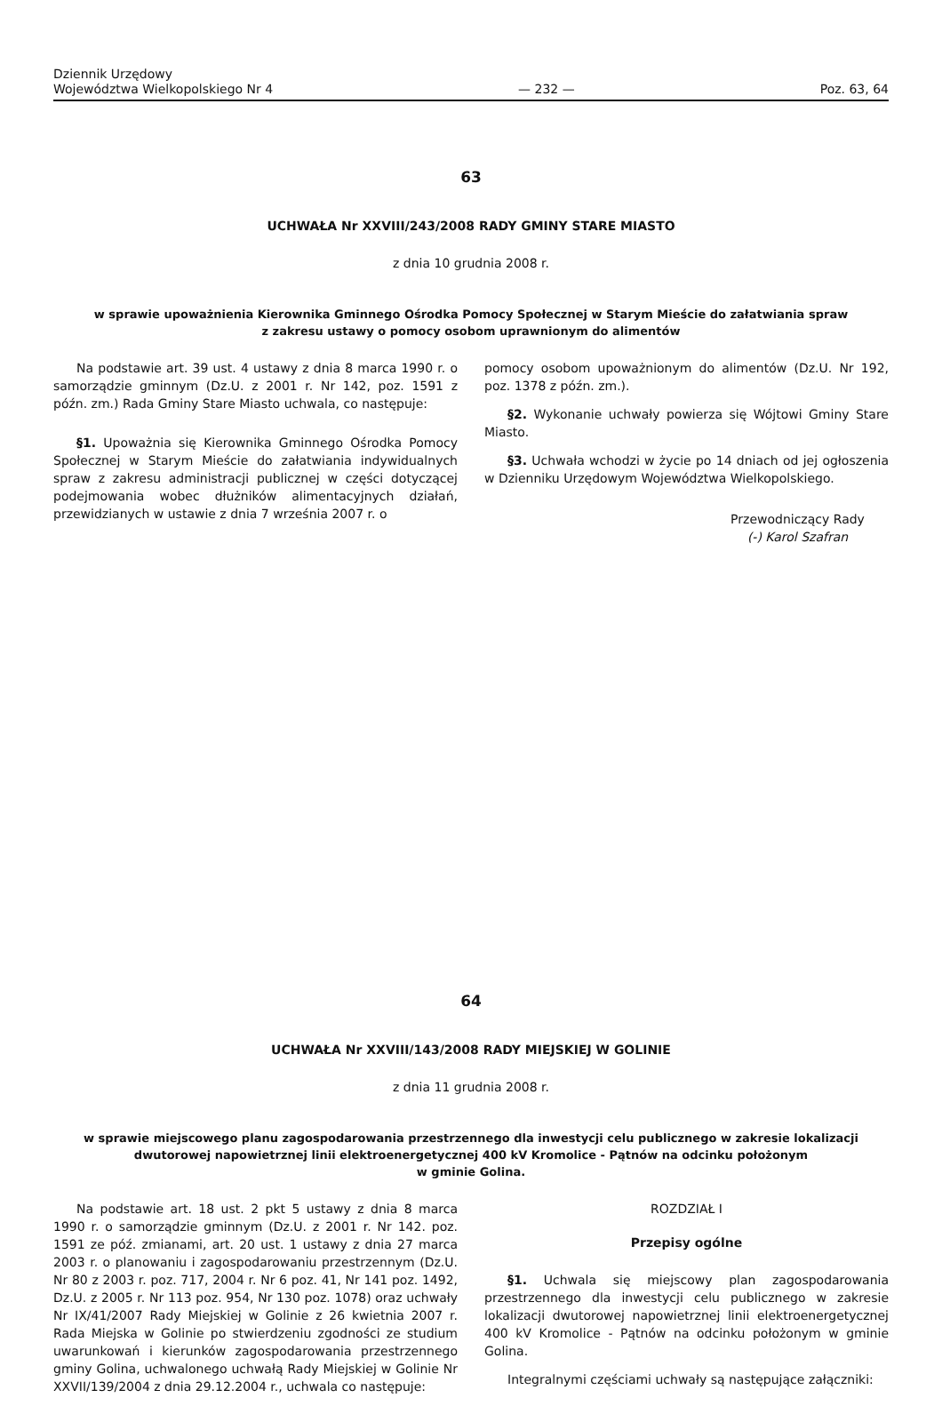Dziennik Urzędowy
Województwa Wielkopolskiego Nr 4
— 232 —
Poz. 63, 64
63
UCHWAŁA Nr XXVIII/243/2008 RADY GMINY STARE MIASTO
z dnia 10 grudnia 2008 r.
w sprawie upoważnienia Kierownika Gminnego Ośrodka Pomocy Społecznej w Starym Mieście do załatwiania spraw
z zakresu ustawy o pomocy osobom uprawnionym do alimentów
Na podstawie art. 39 ust. 4 ustawy z dnia 8 marca 1990 r. o samorządzie gminnym (Dz.U. z 2001 r. Nr 142, poz. 1591 z późn. zm.) Rada Gminy Stare Miasto uchwala, co następuje:
§1. Upoważnia się Kierownika Gminnego Ośrodka Pomocy Społecznej w Starym Mieście do załatwiania indywidualnych spraw z zakresu administracji publicznej w części dotyczącej podejmowania wobec dłużników alimentacyjnych działań, przewidzianych w ustawie z dnia 7 września 2007 r. o
pomocy osobom upoważnionym do alimentów (Dz.U. Nr 192, poz. 1378 z późn. zm.).
§2. Wykonanie uchwały powierza się Wójtowi Gminy Stare Miasto.
§3. Uchwała wchodzi w życie po 14 dniach od jej ogłoszenia w Dzienniku Urzędowym Województwa Wielkopolskiego.
Przewodniczący Rady
(-) Karol Szafran
64
UCHWAŁA Nr XXVIII/143/2008 RADY MIEJSKIEJ W GOLINIE
z dnia 11 grudnia 2008 r.
w sprawie miejscowego planu zagospodarowania przestrzennego dla inwestycji celu publicznego w zakresie lokalizacji
dwutorowej napowietrznej linii elektroenergetycznej 400 kV Kromolice - Pątnów na odcinku położonym
w gminie Golina.
Na podstawie art. 18 ust. 2 pkt 5 ustawy z dnia 8 marca 1990 r. o samorządzie gminnym (Dz.U. z 2001 r. Nr 142. poz. 1591 ze póź. zmianami, art. 20 ust. 1 ustawy z dnia 27 marca 2003 r. o planowaniu i zagospodarowaniu przestrzennym (Dz.U. Nr 80 z 2003 r. poz. 717, 2004 r. Nr 6 poz. 41, Nr 141 poz. 1492, Dz.U. z 2005 r. Nr 113 poz. 954, Nr 130 poz. 1078) oraz uchwały Nr IX/41/2007 Rady Miejskiej w Golinie z 26 kwietnia 2007 r. Rada Miejska w Golinie po stwierdzeniu zgodności ze studium uwarunkowań i kierunków zagospodarowania przestrzennego gminy Golina, uchwalonego uchwałą Rady Miejskiej w Golinie Nr XXVII/139/2004 z dnia 29.12.2004 r., uchwala co następuje:
ROZDZIAŁ I
Przepisy ogólne
§1. Uchwala się miejscowy plan zagospodarowania przestrzennego dla inwestycji celu publicznego w zakresie lokalizacji dwutorowej napowietrznej linii elektroenergetycznej 400 kV Kromolice - Pątnów na odcinku położonym w gminie Golina.
Integralnymi częściami uchwały są następujące załączniki: